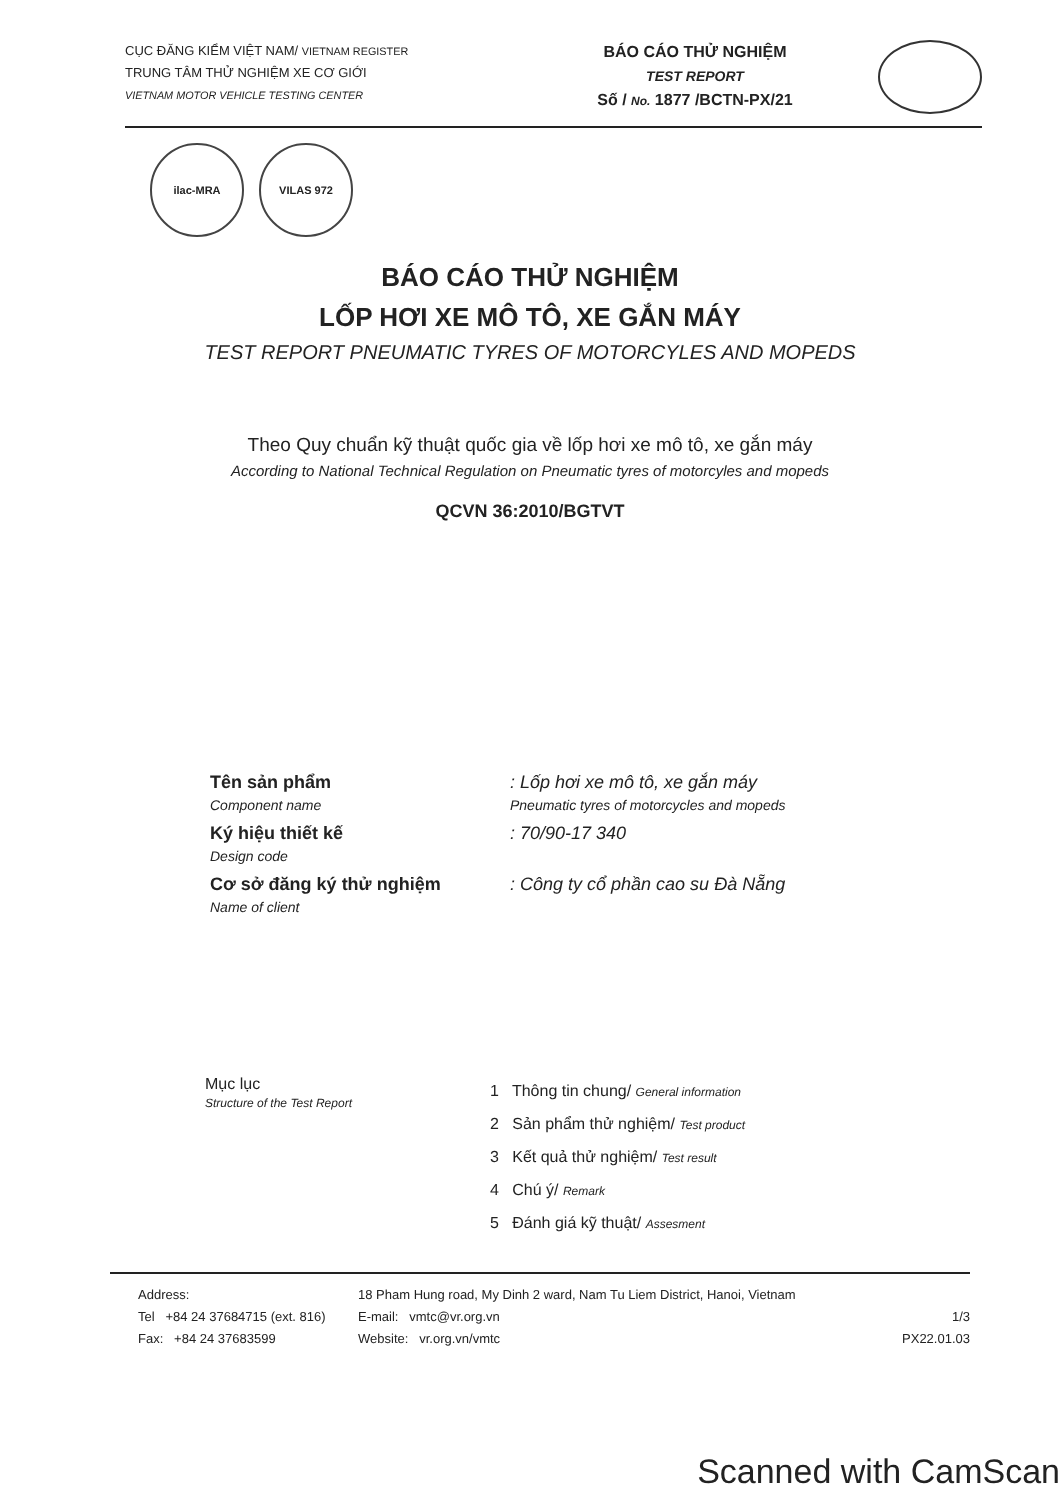CỤC ĐĂNG KIỂM VIỆT NAM/ VIETNAM REGISTER
TRUNG TÂM THỬ NGHIỆM XE CƠ GIỚI
VIETNAM MOTOR VEHICLE TESTING CENTER
BÁO CÁO THỬ NGHIỆM
TEST REPORT
Số / No. 1877 /BCTN-PX/21
ilac-MRA VILAS 972
BÁO CÁO THỬ NGHIỆM
LỐP HƠI XE MÔ TÔ, XE GẮN MÁY
TEST REPORT PNEUMATIC TYRES OF MOTORCYLES AND MOPEDS
Theo Quy chuẩn kỹ thuật quốc gia về lốp hơi xe mô tô, xe gắn máy
According to National Technical Regulation on Pneumatic tyres of motorcyles and mopeds
QCVN 36:2010/BGTVT
Tên sản phẩm
Component name
: Lốp hơi xe mô tô, xe gắn máy
Pneumatic tyres of motorcycles and mopeds
Ký hiệu thiết kế
Design code
: 70/90-17 340
Cơ sở đăng ký thử nghiệm
Name of client
: Công ty cổ phần cao su Đà Nẵng
Mục lục
Structure of the Test Report
1 Thông tin chung/ General information
2 Sản phẩm thử nghiệm/ Test product
3 Kết quả thử nghiệm/ Test result
4 Chú ý/ Remark
5 Đánh giá kỹ thuật/ Assesment
Address:
Tel +84 24 37684715 (ext. 816)
Fax: +84 24 37683599
18 Pham Hung road, My Dinh 2 ward, Nam Tu Liem District, Hanoi, Vietnam
E-mail: vmtc@vr.org.vn
Website: vr.org.vn/vmtc
1/3
PX22.01.03
Scanned with CamScan